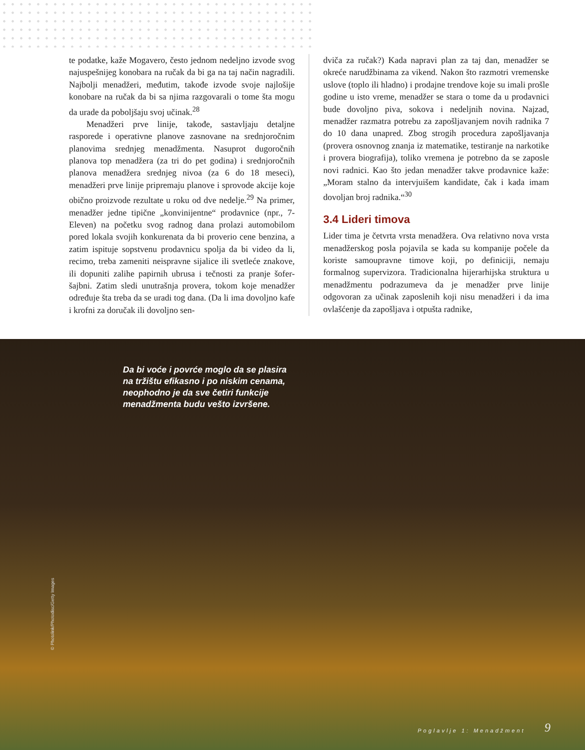te podatke, kaže Mogavero, često jednom nedeljno izvode svog najuspešnijeg konobara na ručak da bi ga na taj način nagradili. Najbolji menadžeri, međutim, takođe izvode svoje najlošije konobare na ručak da bi sa njima razgovarali o tome šta mogu da urade da poboljšaju svoj učinak.<sup>28</sup>
Menadžeri prve linije, takođe, sastavljaju detaljne rasporede i operativne planove zasnovane na srednjoročnim planovima srednjeg menadžmenta. Nasuprot dugoročnih planova top menadžera (za tri do pet godina) i srednjoročnih planova menadžera srednjeg nivoa (za 6 do 18 meseci), menadžeri prve linije pripremaju planove i sprovode akcije koje obično proizvode rezultate u roku od dve nedelje.<sup>29</sup> Na primer, menadžer jedne tipične „konvinijentne“ prodavnice (npr., 7-Eleven) na početku svog radnog dana prolazi automobilom pored lokala svojih konkurenata da bi proverio cene benzina, a zatim ispituje sopstvenu prodavnicu spolja da bi video da li, recimo, treba zameniti neispravne sijalice ili svetleće znakove, ili dopuniti zalihe papirnih ubrusa i tečnosti za pranje šofer-šajbni. Zatim sledi unutrašnja provera, tokom koje menadžer određuje šta treba da se uradi tog dana. (Da li ima dovoljno kafe i krofni za doručak ili dovoljno sen-
dviča za ručak?) Kada napravi plan za taj dan, menadžer se okreće narudžbinama za vikend. Nakon što razmotri vremenske uslove (toplo ili hladno) i prodajne trendove koje su imali prošle godine u isto vreme, menadžer se stara o tome da u prodavnici bude dovoljno piva, sokova i nedeljnih novina. Najzad, menadžer razmatra potrebu za zapošljavanjem novih radnika 7 do 10 dana unapred. Zbog strogih procedura zapošljavanja (provera osnovnog znanja iz matematike, testiranje na narkotike i provera biografija), toliko vremena je potrebno da se zaposle novi radnici. Kao što jedan menadžer takve prodavnice kaže: „Moram stalno da intervjuišem kandidate, čak i kada imam dovoljan broj radnika.“<sup>30</sup>
3.4 Lideri timova
Lider tima je četvrta vrsta menadžera. Ova relativno nova vrsta menadžerskog posla pojavila se kada su kompanije počele da koriste samoupravne timove koji, po definiciji, nemaju formalnog supervizora. Tradicionalna hijerarhijska struktura u menadžmentu podrazumeva da je menadžer prve linije odgovoran za učinak zaposlenih koji nisu menadžeri i da ima ovlašćenje da zapošljava i otpušta radnike,
Da bi voće i povrće moglo da se plasira na tržištu efikasno i po niskim cenama, neophodno je da sve četiri funkcije menadžmenta budu vešto izvršene.
© Photolink/Photodisc/Getty Images
Poglavlje 1: Menadžment 9